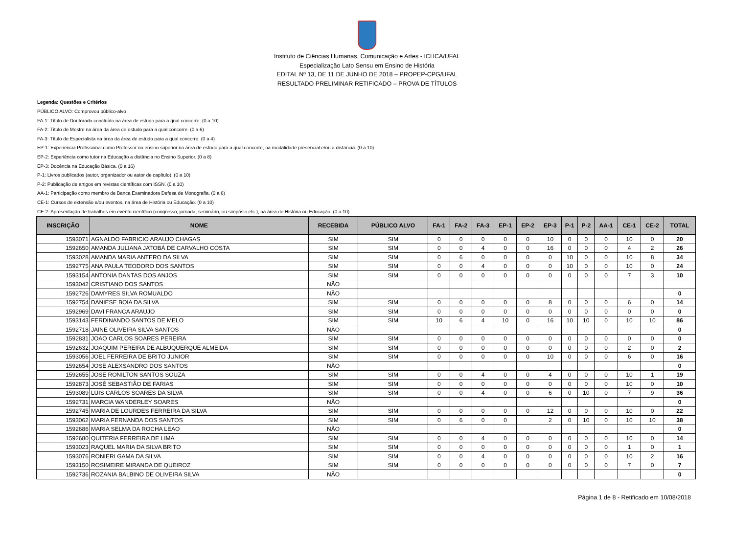Instituto de Ciências Humanas, Comunicação e Artes - ICHCA/UFAL
Especialização Lato Sensu em Ensino de História
EDITAL Nº 13, DE 11 DE JUNHO DE 2018 – PROPEP-CPG/UFAL
RESULTADO PRELIMINAR RETIFICADO – PROVA DE TÍTULOS
Legenda: Questões e Critérios
PÚBLICO ALVO: Comprovou público-alvo
FA-1: Título de Doutorado concluído na área de estudo para a qual concorre. (0 a 10)
FA-2: Título de Mestre na área da área de estudo para a qual concorre. (0 a 6)
FA-3: Título de Especialista na área da área de estudo para a qual concorre. (0 a 4)
EP-1: Experiência Profissional como Professor no ensino superior na área de estudo para a qual concorre, na modalidade presencial e/ou a distância. (0 a 10)
EP-2: Experiência como tutor na Educação a distância no Ensino Superior. (0 a 8)
EP-3: Docência na Educação Básica. (0 a 16)
P-1: Livros publicados (autor, organizador ou autor de capítulo). (0 a 10)
P-2: Publicação de artigos em revistas científicas com ISSN. (0 a 10)
AA-1: Participação como membro de Banca Examinadora Defesa de Monografia. (0 a 6)
CE-1: Cursos de extensão e/ou eventos, na área de História ou Educação. (0 a 10)
CE-2: Apresentação de trabalhos em evento científico (congresso, jornada, seminário, ou simpósio etc.), na área de História ou Educação. (0 a 10)
| INSCRIÇÃO | NOME | RECEBIDA | PÚBLICO ALVO | FA-1 | FA-2 | FA-3 | EP-1 | EP-2 | EP-3 | P-1 | P-2 | AA-1 | CE-1 | CE-2 | TOTAL |
| --- | --- | --- | --- | --- | --- | --- | --- | --- | --- | --- | --- | --- | --- | --- | --- |
| 1593071 | AGNALDO FABRICIO ARAUJO CHAGAS | SIM | SIM | 0 | 0 | 0 | 0 | 0 | 10 | 0 | 0 | 0 | 10 | 0 | 20 |
| 1592650 | AMANDA JULIANA JATOBÁ DE CARVALHO COSTA | SIM | SIM | 0 | 0 | 4 | 0 | 0 | 16 | 0 | 0 | 0 | 4 | 2 | 26 |
| 1593028 | AMANDA MARIA ANTERO DA SILVA | SIM | SIM | 0 | 6 | 0 | 0 | 0 | 0 | 10 | 0 | 0 | 10 | 8 | 34 |
| 1592775 | ANA PAULA TEODORO DOS SANTOS | SIM | SIM | 0 | 0 | 4 | 0 | 0 | 0 | 10 | 0 | 0 | 10 | 0 | 24 |
| 1593154 | ANTONIA DANTAS DOS ANJOS | SIM | SIM | 0 | 0 | 0 | 0 | 0 | 0 | 0 | 0 | 0 | 7 | 3 | 10 |
| 1593042 | CRISTIANO DOS SANTOS | NÃO | | | | | | | | | | | | | |
| 1592726 | DAMYRES SILVA ROMUALDO | NÃO | | | | | | | | | | | | | 0 |
| 1592754 | DANIESE BOIA DA SILVA | SIM | SIM | 0 | 0 | 0 | 0 | 0 | 8 | 0 | 0 | 0 | 6 | 0 | 14 |
| 1592969 | DAVI FRANCA ARAUJO | SIM | SIM | 0 | 0 | 0 | 0 | 0 | 0 | 0 | 0 | 0 | 0 | 0 | 0 |
| 1593143 | FERDINANDO SANTOS DE MELO | SIM | SIM | 10 | 6 | 4 | 10 | 0 | 16 | 10 | 10 | 0 | 10 | 10 | 86 |
| 1592718 | JAINE OLIVEIRA SILVA SANTOS | NÃO | | | | | | | | | | | | | 0 |
| 1592831 | JOAO CARLOS SOARES PEREIRA | SIM | SIM | 0 | 0 | 0 | 0 | 0 | 0 | 0 | 0 | 0 | 0 | 0 | 0 |
| 1592632 | JOAQUIM PEREIRA DE ALBUQUERQUE ALMEIDA | SIM | SIM | 0 | 0 | 0 | 0 | 0 | 0 | 0 | 0 | 0 | 2 | 0 | 2 |
| 1593056 | JOEL FERREIRA DE BRITO JUNIOR | SIM | SIM | 0 | 0 | 0 | 0 | 0 | 10 | 0 | 0 | 0 | 6 | 0 | 16 |
| 1592654 | JOSE ALEXSANDRO DOS SANTOS | NÃO | | | | | | | | | | | | | 0 |
| 1592655 | JOSE RONILTON SANTOS SOUZA | SIM | SIM | 0 | 0 | 4 | 0 | 0 | 4 | 0 | 0 | 0 | 10 | 1 | 19 |
| 1592873 | JOSÉ SEBASTIÃO DE FARIAS | SIM | SIM | 0 | 0 | 0 | 0 | 0 | 0 | 0 | 0 | 0 | 10 | 0 | 10 |
| 1593089 | LUIS CARLOS SOARES DA SILVA | SIM | SIM | 0 | 0 | 4 | 0 | 0 | 6 | 0 | 10 | 0 | 7 | 9 | 36 |
| 1592731 | MARCIA WANDERLEY SOARES | NÃO | | | | | | | | | | | | | 0 |
| 1592745 | MARIA DE LOURDES FERREIRA DA SILVA | SIM | SIM | 0 | 0 | 0 | 0 | 0 | 12 | 0 | 0 | 0 | 10 | 0 | 22 |
| 1593062 | MARIA FERNANDA DOS SANTOS | SIM | SIM | 0 | 6 | 0 | 0 | | 2 | 0 | 10 | 0 | 10 | 10 | 38 |
| 1592686 | MARIA SELMA DA ROCHA LEAO | NÃO | | | | | | | | | | | | | 0 |
| 1592680 | QUITERIA FERREIRA DE LIMA | SIM | SIM | 0 | 0 | 4 | 0 | 0 | 0 | 0 | 0 | 0 | 10 | 0 | 14 |
| 1593023 | RAQUEL MARIA DA SILVA BRITO | SIM | SIM | 0 | 0 | 0 | 0 | 0 | 0 | 0 | 0 | 0 | 1 | 0 | 1 |
| 1593076 | RONIERI GAMA DA SILVA | SIM | SIM | 0 | 0 | 4 | 0 | 0 | 0 | 0 | 0 | 0 | 10 | 2 | 16 |
| 1593150 | ROSIMEIRE MIRANDA DE QUEIROZ | SIM | SIM | 0 | 0 | 0 | 0 | 0 | 0 | 0 | 0 | 0 | 7 | 0 | 7 |
| 1592736 | ROZANIA BALBINO DE OLIVEIRA SILVA | NÃO | | | | | | | | | | | | | 0 |
Página 1 de 8 - Retificado em 10/08/2018